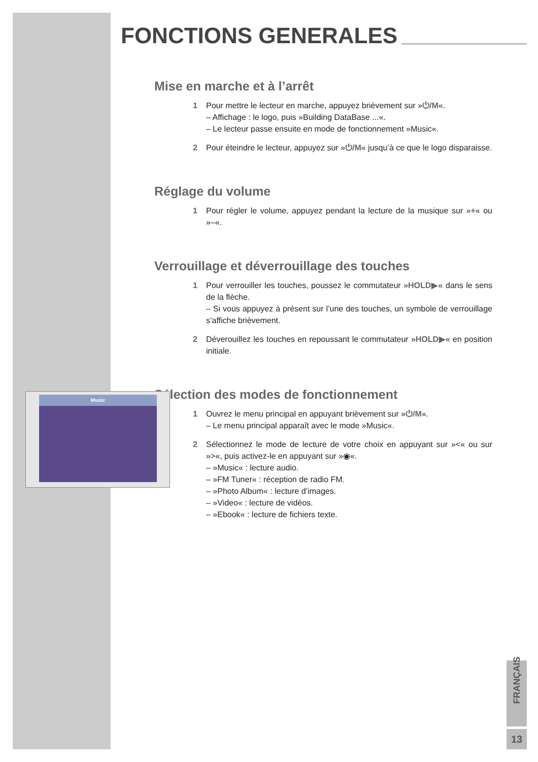FONCTIONS GENERALES
Mise en marche et à l’arrêt
1 Pour mettre le lecteur en marche, appuyez brièvement sur »⏻/M«.
– Affichage : le logo, puis »Building DataBase ...«.
– Le lecteur passe ensuite en mode de fonctionnement »Music«.
2 Pour éteindre le lecteur, appuyez sur »⏻/M« jusqu’à ce que le logo disparaisse.
Réglage du volume
1 Pour régler le volume, appuyez pendant la lecture de la musique sur »+« ou »–«.
Verrouillage et déverrouillage des touches
1 Pour verrouiller les touches, poussez le commutateur »HOLD▶« dans le sens de la flèche.
– Si vous appuyez à présent sur l’une des touches, un symbole de verrouillage s’affiche brièvement.
2 Déverouillez les touches en repoussant le commutateur »HOLD▶« en position initiale.
Sélection des modes de fonctionnement
1 Ouvrez le menu principal en appuyant brièvement sur »⏻/M«.
– Le menu principal apparaît avec le mode »Music«.
2 Sélectionnez le mode de lecture de votre choix en appuyant sur »<« ou sur »>«, puis activez-le en appuyant sur »◉«.
– »Music« : lecture audio.
– »FM Tuner« : réception de radio FM.
– »Photo Album« : lecture d’images.
– »Video« : lecture de vidéos.
– »Ebook« : lecture de fichiers texte.
Music
FRANÇAIS
13